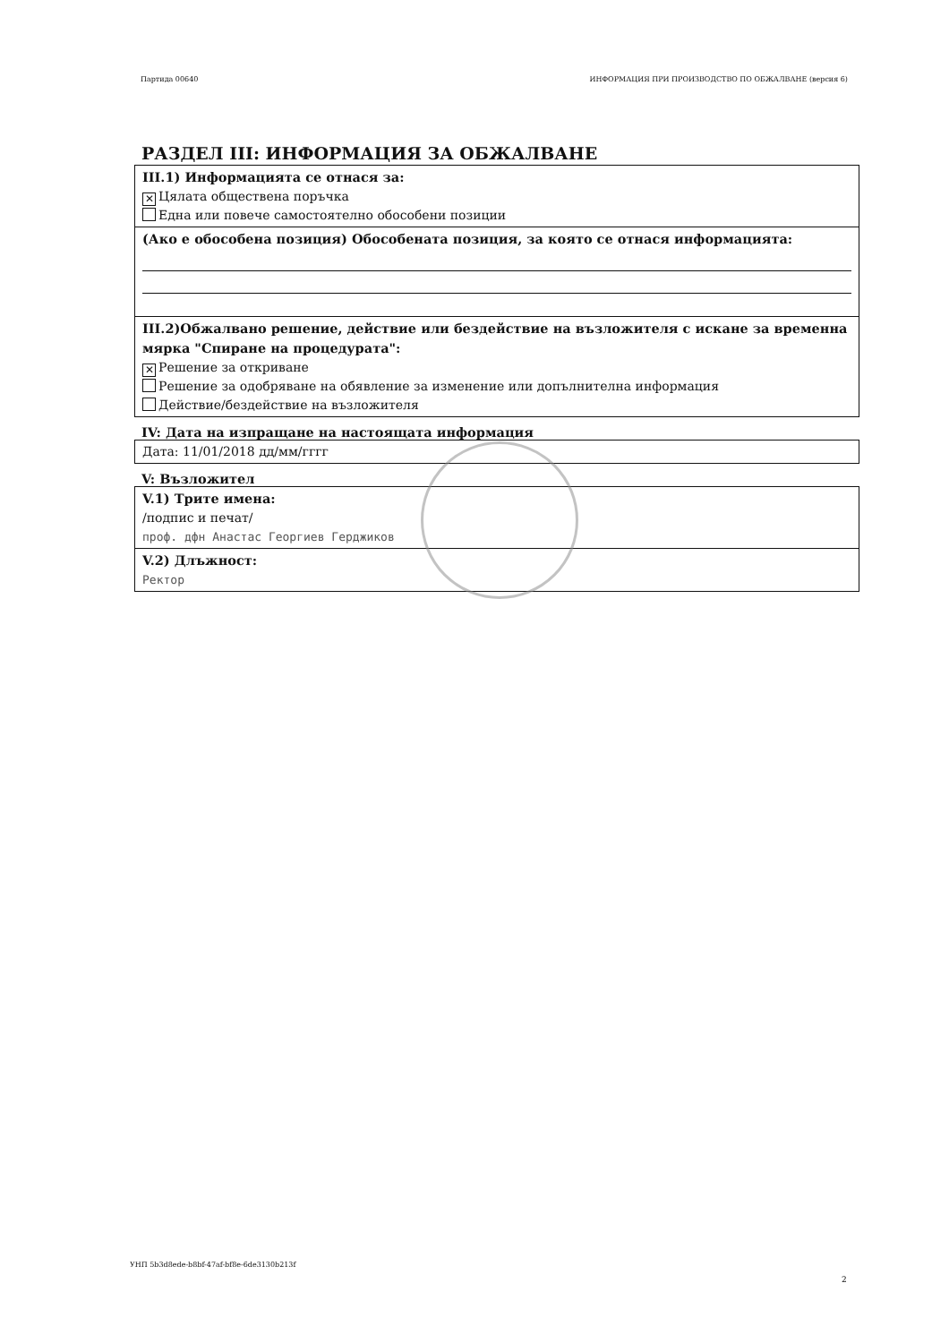Партида 00640 ИНФОРМАЦИЯ ПРИ ПРОИЗВОДСТВО ПО ОБЖАЛВАНЕ (версия 6)
РАЗДЕЛ III: ИНФОРМАЦИЯ ЗА ОБЖАЛВАНЕ
III.1) Информацията се отнася за:
✕ Цялата обществена поръчка
Една или повече самостоятелно обособени позиции
(Ако е обособена позиция) Обособената позиция, за която се отнася информацията:
III.2)Обжалвано решение, действие или бездействие на възложителя с искане за временна мярка "Спиране на процедурата":
✕ Решение за откриване
Решение за одобряване на обявление за изменение или допълнителна информация
Действие/бездействие на възложителя
IV: Дата на изпращане на настоящата информация
Дата: 11/01/2018 дд/мм/гггг
V: Възложител
V.1) Трите имена:
/подпис и печат/
проф. дфн Анастас Георгиев Герджиков
V.2) Длъжност:
Ректор
УНП 5b3d8ede-b8bf-47af-bf8e-6de3130b213f
2